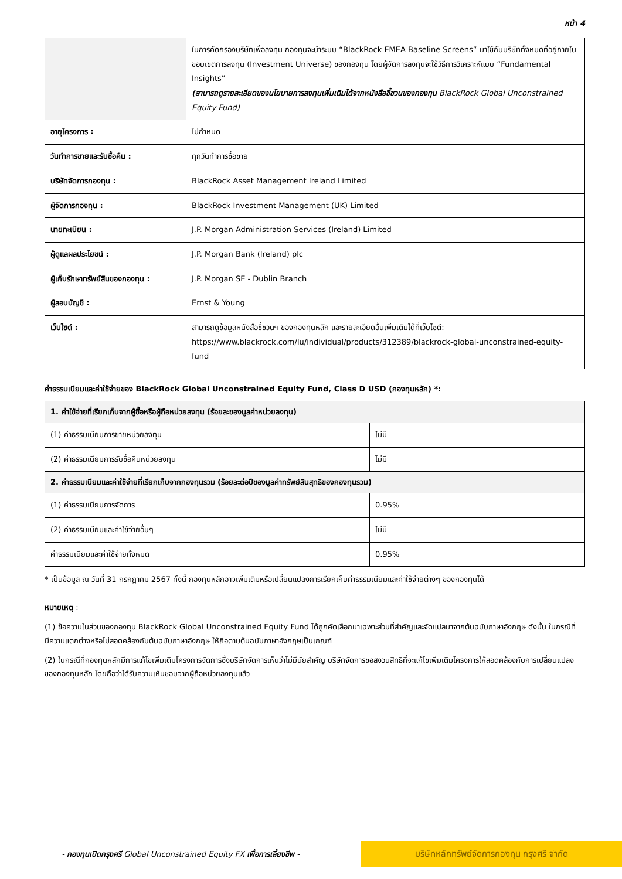หน้า 4
| | ในการคัดกรองบริษัทเพื่อลงทุน กองทุนจะนำระบบ “BlackRock EMEA Baseline Screens” มาใช้กับบริษัททั้งหมดที่อยู่ภายในขอบเขตการลงทุน (Investment Universe) ของกองทุน โดยผู้จัดการลงทุนจะใช้วิธีการวิเคราะห์แบบ “Fundamental Insights” (สามารถดูรายละเอียดของนโยบายการลงทุนเพิ่มเติมได้จากหนังสือชี้ชวนของกองทุน BlackRock Global Unconstrained Equity Fund) |
| อายุโครงการ : | ไม่กำหนด |
| วันทำการขายและรับซื้อคืน : | ทุกวันทำการซื้อขาย |
| บริษัทจัดการกองทุน : | BlackRock Asset Management Ireland Limited |
| ผู้จัดการกองทุน : | BlackRock Investment Management (UK) Limited |
| นายทะเบียน : | J.P. Morgan Administration Services (Ireland) Limited |
| ผู้ดูแลผลประโยชน์ : | J.P. Morgan Bank (Ireland) plc |
| ผู้เก็บรักษาทรัพย์สินของกองทุน : | J.P. Morgan SE - Dublin Branch |
| ผู้สอบบัญชี : | Ernst & Young |
| เว็บไซต์ : | สามารถดูข้อมูลหนังสือชี้ชวนฯ ของกองทุนหลัก และรายละเอียดอื่นเพิ่มเติมได้ที่เว็บไซต์: https://www.blackrock.com/lu/individual/products/312389/blackrock-global-unconstrained-equity-fund |
ค่าธรรมเนียมและค่าใช้จ่ายของ BlackRock Global Unconstrained Equity Fund, Class D USD (กองทุนหลัก) *:
| 1. ค่าใช้จ่ายที่เรียกเก็บจากผู้ซื้อหรือผู้ถือหน่วยลงทุน (ร้อยละของมูลค่าหน่วยลงทุน) | |
| --- | --- |
| (1) ค่าธรรมเนียมการขายหน่วยลงทุน | ไม่มี |
| (2) ค่าธรรมเนียมการรับซื้อคืนหน่วยลงทุน | ไม่มี |
| 2. ค่าธรรมเนียมและค่าใช้จ่ายที่เรียกเก็บจากกองทุนรวม (ร้อยละต่อปีของมูลค่าทรัพย์สินสุทธิของกองทุนรวม) | |
| (1) ค่าธรรมเนียมการจัดการ | 0.95% |
| (2) ค่าธรรมเนียมและค่าใช้จ่ายอื่นๆ | ไม่มี |
| ค่าธรรมเนียมและค่าใช้จ่ายทั้งหมด | 0.95% |
* เป็นข้อมูล ณ วันที่ 31 กรกฎาคม 2567 ทั้งนี้ กองทุนหลักอาจเพิ่มเติมหรือเปลี่ยนแปลงการเรียกเก็บค่าธรรมเนียมและค่าใช้จ่ายต่างๆ ของกองทุนได้
หมายเหตุ :
(1) ข้อความในส่วนของกองทุน BlackRock Global Unconstrained Equity Fund ได้ถูกคัดเลือกมาเฉพาะส่วนที่สำคัญและจัดแปลมาจากต้นฉบับภาษาอังกฤษ ดังนั้น ในกรณีที่มีความแตกต่างหรือไม่สอดคล้องกับต้นฉบับภาษาอังกฤษ ให้ถือตามต้นฉบับภาษาอังกฤษเป็นเกณฑ์
(2) ในกรณีที่กองทุนหลักมีการแก้ไขเพิ่มเติมโครงการจัดการซึ่งบริษัทจัดการเห็นว่าไม่มีนัยสำคัญ บริษัทจัดการขอสงวนสิทธิที่จะแก้ไขเพิ่มเติมโครงการให้สอดคล้องกับการเปลี่ยนแปลงของกองทุนหลัก โดยถือว่าได้รับความเห็นชอบจากผู้ถือหน่วยลงทุนแล้ว
- กองทุนเปิดกรุงศรี Global Unconstrained Equity FX เพื่อการเลี้ยงชีพ -
บริษัทหลักทรัพย์จัดการกองทุน กรุงศรี จำกัด